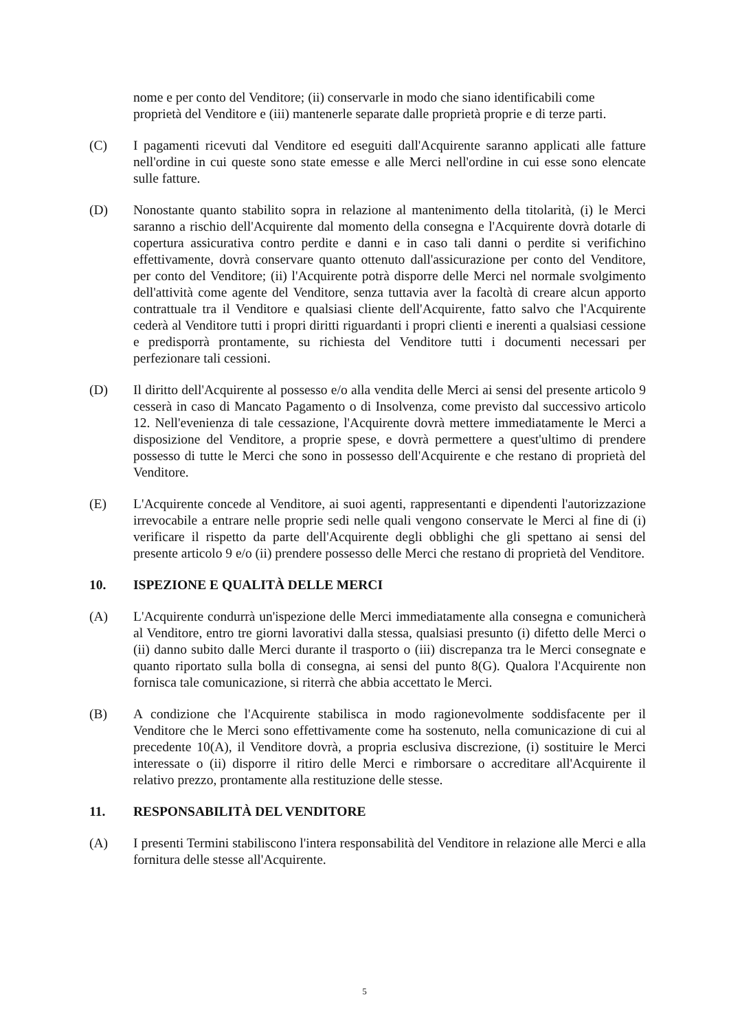nome e per conto del Venditore; (ii) conservarle in modo che siano identificabili come proprietà del Venditore e (iii) mantenerle separate dalle proprietà proprie e di terze parti.
(C) I pagamenti ricevuti dal Venditore ed eseguiti dall'Acquirente saranno applicati alle fatture nell'ordine in cui queste sono state emesse e alle Merci nell'ordine in cui esse sono elencate sulle fatture.
(D) Nonostante quanto stabilito sopra in relazione al mantenimento della titolarità, (i) le Merci saranno a rischio dell'Acquirente dal momento della consegna e l'Acquirente dovrà dotarle di copertura assicurativa contro perdite e danni e in caso tali danni o perdite si verifichino effettivamente, dovrà conservare quanto ottenuto dall'assicurazione per conto del Venditore, per conto del Venditore; (ii) l'Acquirente potrà disporre delle Merci nel normale svolgimento dell'attività come agente del Venditore, senza tuttavia aver la facoltà di creare alcun apporto contrattuale tra il Venditore e qualsiasi cliente dell'Acquirente, fatto salvo che l'Acquirente cederà al Venditore tutti i propri diritti riguardanti i propri clienti e inerenti a qualsiasi cessione e predisporrà prontamente, su richiesta del Venditore tutti i documenti necessari per perfezionare tali cessioni.
(D) Il diritto dell'Acquirente al possesso e/o alla vendita delle Merci ai sensi del presente articolo 9 cesserà in caso di Mancato Pagamento o di Insolvenza, come previsto dal successivo articolo 12. Nell'evenienza di tale cessazione, l'Acquirente dovrà mettere immediatamente le Merci a disposizione del Venditore, a proprie spese, e dovrà permettere a quest'ultimo di prendere possesso di tutte le Merci che sono in possesso dell'Acquirente e che restano di proprietà del Venditore.
(E) L'Acquirente concede al Venditore, ai suoi agenti, rappresentanti e dipendenti l'autorizzazione irrevocabile a entrare nelle proprie sedi nelle quali vengono conservate le Merci al fine di (i) verificare il rispetto da parte dell'Acquirente degli obblighi che gli spettano ai sensi del presente articolo 9 e/o (ii) prendere possesso delle Merci che restano di proprietà del Venditore.
10. ISPEZIONE E QUALITÀ DELLE MERCI
(A) L'Acquirente condurrà un'ispezione delle Merci immediatamente alla consegna e comunicherà al Venditore, entro tre giorni lavorativi dalla stessa, qualsiasi presunto (i) difetto delle Merci o (ii) danno subito dalle Merci durante il trasporto o (iii) discrepanza tra le Merci consegnate e quanto riportato sulla bolla di consegna, ai sensi del punto 8(G). Qualora l'Acquirente non fornisca tale comunicazione, si riterrà che abbia accettato le Merci.
(B) A condizione che l'Acquirente stabilisca in modo ragionevolmente soddisfacente per il Venditore che le Merci sono effettivamente come ha sostenuto, nella comunicazione di cui al precedente 10(A), il Venditore dovrà, a propria esclusiva discrezione, (i) sostituire le Merci interessate o (ii) disporre il ritiro delle Merci e rimborsare o accreditare all'Acquirente il relativo prezzo, prontamente alla restituzione delle stesse.
11. RESPONSABILITÀ DEL VENDITORE
(A) I presenti Termini stabiliscono l'intera responsabilità del Venditore in relazione alle Merci e alla fornitura delle stesse all'Acquirente.
5